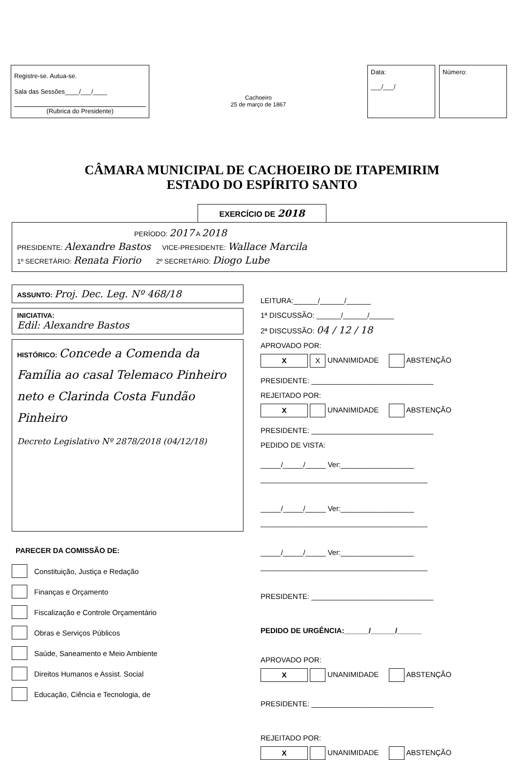Registre-se. Autua-se.
Sala das Sessões____/___/____
(Rubrica do Presidente)
Cachoeiro
25 de março de 1867
Data:
___/___/
Número:
CÂMARA MUNICIPAL DE CACHOEIRO DE ITAPEMIRIM
ESTADO DO ESPÍRITO SANTO
EXERCÍCIO DE 2018
PERÍODO: 2017 A 2018
PRESIDENTE: Alexandre Bastos VICE-PRESIDENTE: Wallace Marcila
1º SECRETÁRIO: Renata Fiorio 2º SECRETÁRIO: Diogo Lube
ASSUNTO: Proj. Dec. Leg. Nº 468/18
INICIATIVA:
Edil: Alexandre Bastos
HISTÓRICO: Concede a Comenda da Família ao casal Telemaco Pinheiro neto e Clarinda Costa Fundão Pinheiro
Decreto Legislativo Nº 2878/2018 (04/12/18)
PARECER DA COMISSÃO DE:
Constituição, Justiça e Redação
Finanças e Orçamento
Fiscalização e Controle Orçamentário
Obras e Serviços Públicos
Saúde, Saneamento e Meio Ambiente
Direitos Humanos e Assist. Social
Educação, Ciência e Tecnologia, de
LEITURA:______/______/______
1ª DISCUSSÃO: ______/______/______
2ª DISCUSSÃO: 04 / 12 / 18
APROVADO POR:
X X UNANIMIDADE ABSTENÇÃO
PRESIDENTE: ______________________________
REJEITADO POR:
X UNANIMIDADE ABSTENÇÃO
PRESIDENTE: ______________________________
PEDIDO DE VISTA:
_____/_____/_____ Ver:__________________
_________________________________________
_____/_____/_____ Ver:__________________
_________________________________________
_____/_____/_____ Ver:__________________
_________________________________________
PRESIDENTE: ______________________________
PEDIDO DE URGÊNCIA:______/______/______
APROVADO POR:
X UNANIMIDADE ABSTENÇÃO
PRESIDENTE: ______________________________
REJEITADO POR:
X UNANIMIDADE ABSTENÇÃO